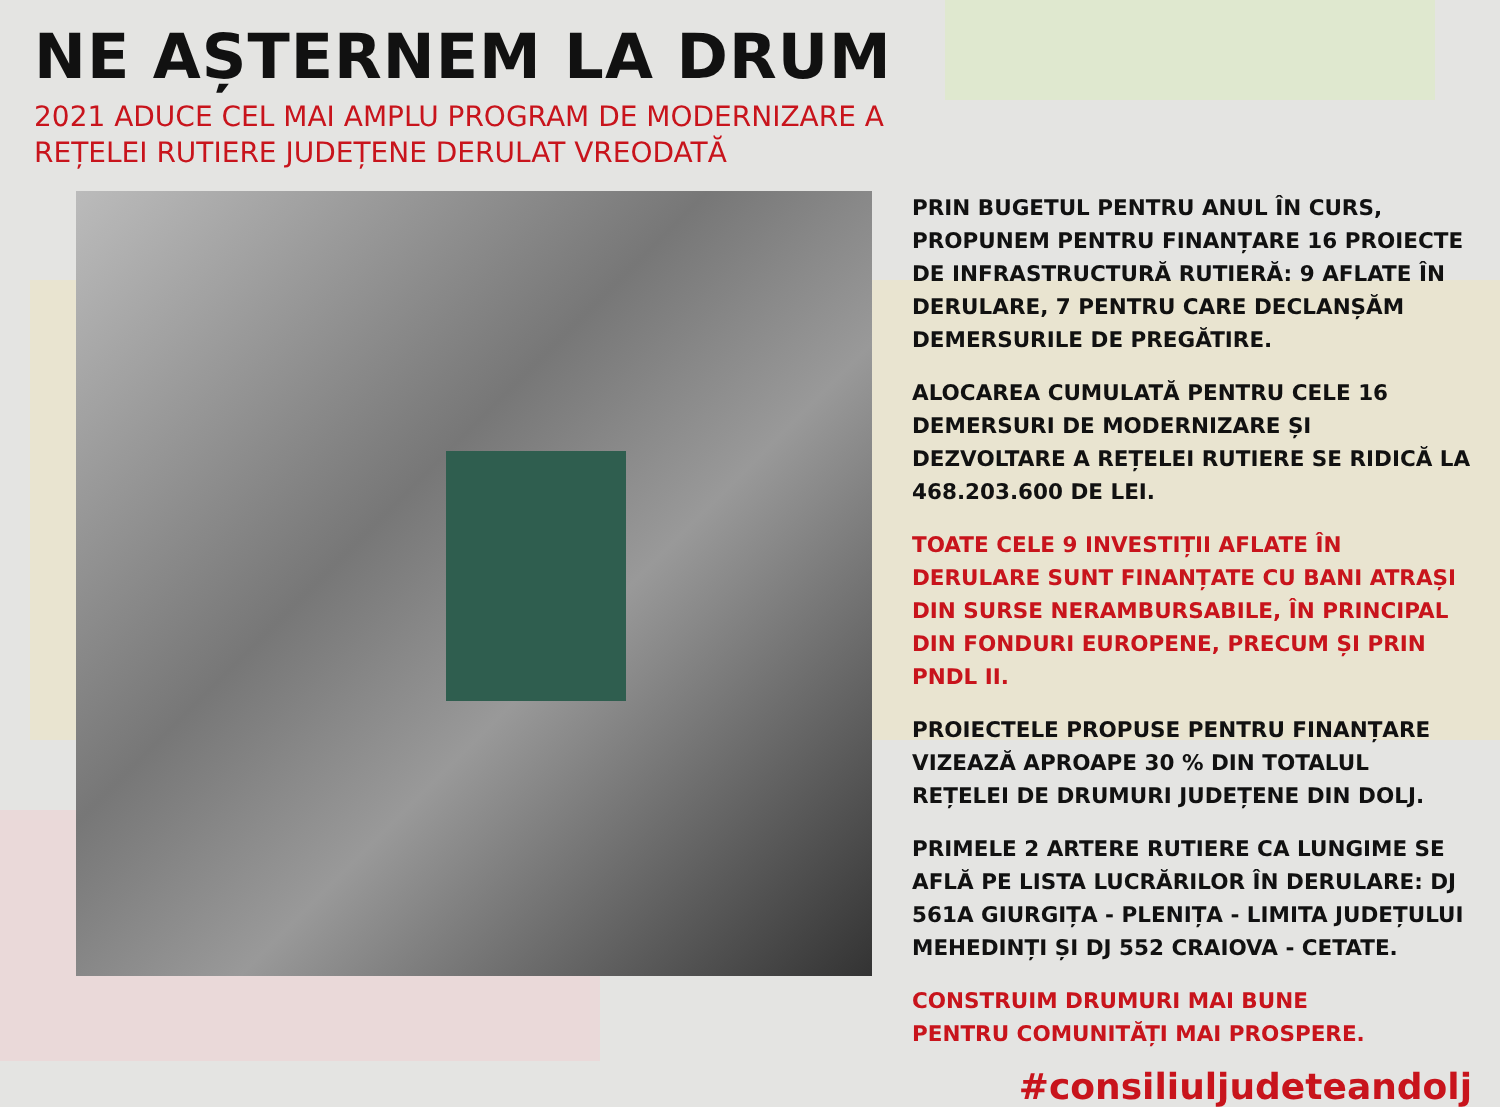NE AȘTERNEM LA DRUM
2021 ADUCE CEL MAI AMPLU PROGRAM DE MODERNIZARE A REȚELEI RUTIERE JUDEȚENE DERULAT VREODATĂ
PRIN BUGETUL PENTRU ANUL ÎN CURS, PROPUNEM PENTRU FINANȚARE 16 PROIECTE DE INFRASTRUCTURĂ RUTIERĂ: 9 AFLATE ÎN DERULARE, 7 PENTRU CARE DECLANȘĂM DEMERSURILE DE PREGĂTIRE.
ALOCAREA CUMULATĂ PENTRU CELE 16 DEMERSURI DE MODERNIZARE ȘI DEZVOLTARE A REȚELEI RUTIERE SE RIDICĂ LA 468.203.600 DE LEI.
TOATE CELE 9 INVESTIȚII AFLATE ÎN DERULARE SUNT FINANȚATE CU BANI ATRAȘI DIN SURSE NERAMBURSABILE, ÎN PRINCIPAL DIN FONDURI EUROPENE, PRECUM ȘI PRIN PNDL II.
PROIECTELE PROPUSE PENTRU FINANȚARE VIZEAZĂ APROAPE 30 % DIN TOTALUL REȚELEI DE DRUMURI JUDEȚENE DIN DOLJ.
PRIMELE 2 ARTERE RUTIERE CA LUNGIME SE AFLĂ PE LISTA LUCRĂRILOR ÎN DERULARE: DJ 561A GIURGIȚA - PLENIȚA - LIMITA JUDEȚULUI MEHEDINȚI ȘI DJ 552 CRAIOVA - CETATE.
CONSTRUIM DRUMURI MAI BUNE
PENTRU COMUNITĂȚI MAI PROSPERE.
#consiliuljudeteandolj